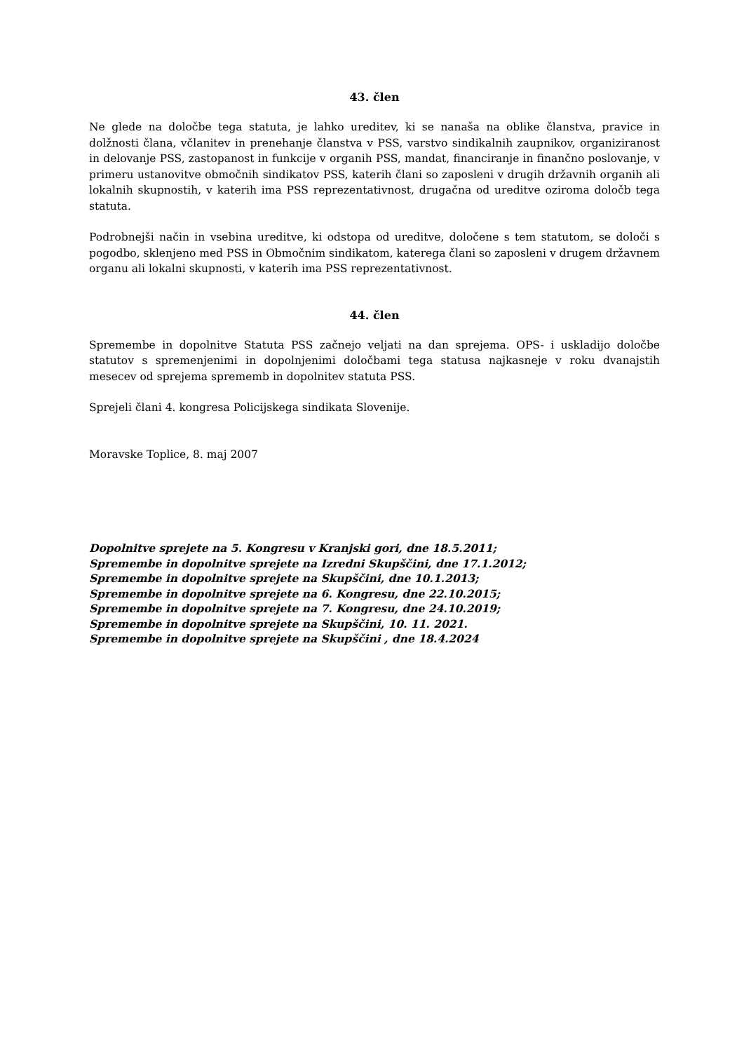43. člen
Ne glede na določbe tega statuta, je lahko ureditev, ki se nanaša na oblike članstva, pravice in dolžnosti člana, včlanitev in prenehanje članstva v PSS, varstvo sindikalnih zaupnikov, organiziranost in delovanje PSS, zastopanost in funkcije v organih PSS, mandat, financiranje in finančno poslovanje, v primeru ustanovitve območnih sindikatov PSS, katerih člani so zaposleni v drugih državnih organih ali lokalnih skupnostih, v katerih ima PSS reprezentativnost, drugačna od ureditve oziroma določb tega statuta.
Podrobnejši način in vsebina ureditve, ki odstopa od ureditve, določene s tem statutom, se določi s pogodbo, sklenjeno med PSS in Območnim sindikatom, katerega člani so zaposleni v drugem državnem organu ali lokalni skupnosti, v katerih ima PSS reprezentativnost.
44. člen
Spremembe in dopolnitve Statuta PSS začnejo veljati na dan sprejema. OPS- i uskladijo določbe statutov s spremenjenimi in dopolnjenimi določbami tega statusa najkasneje v roku dvanajstih mesecev od sprejema sprememb in dopolnitev statuta PSS.
Sprejeli člani 4. kongresa Policijskega sindikata Slovenije.
Moravske Toplice, 8. maj 2007
Dopolnitve sprejete na 5. Kongresu v Kranjski gori, dne 18.5.2011;
Spremembe in dopolnitve sprejete na Izredni Skupščini, dne 17.1.2012;
Spremembe in dopolnitve sprejete na Skupščini, dne 10.1.2013;
Spremembe in dopolnitve sprejete na 6. Kongresu, dne 22.10.2015;
Spremembe in dopolnitve sprejete na 7. Kongresu, dne 24.10.2019;
Spremembe in dopolnitve sprejete na Skupščini, 10. 11. 2021.
Spremembe in dopolnitve sprejete na Skupščini , dne 18.4.2024